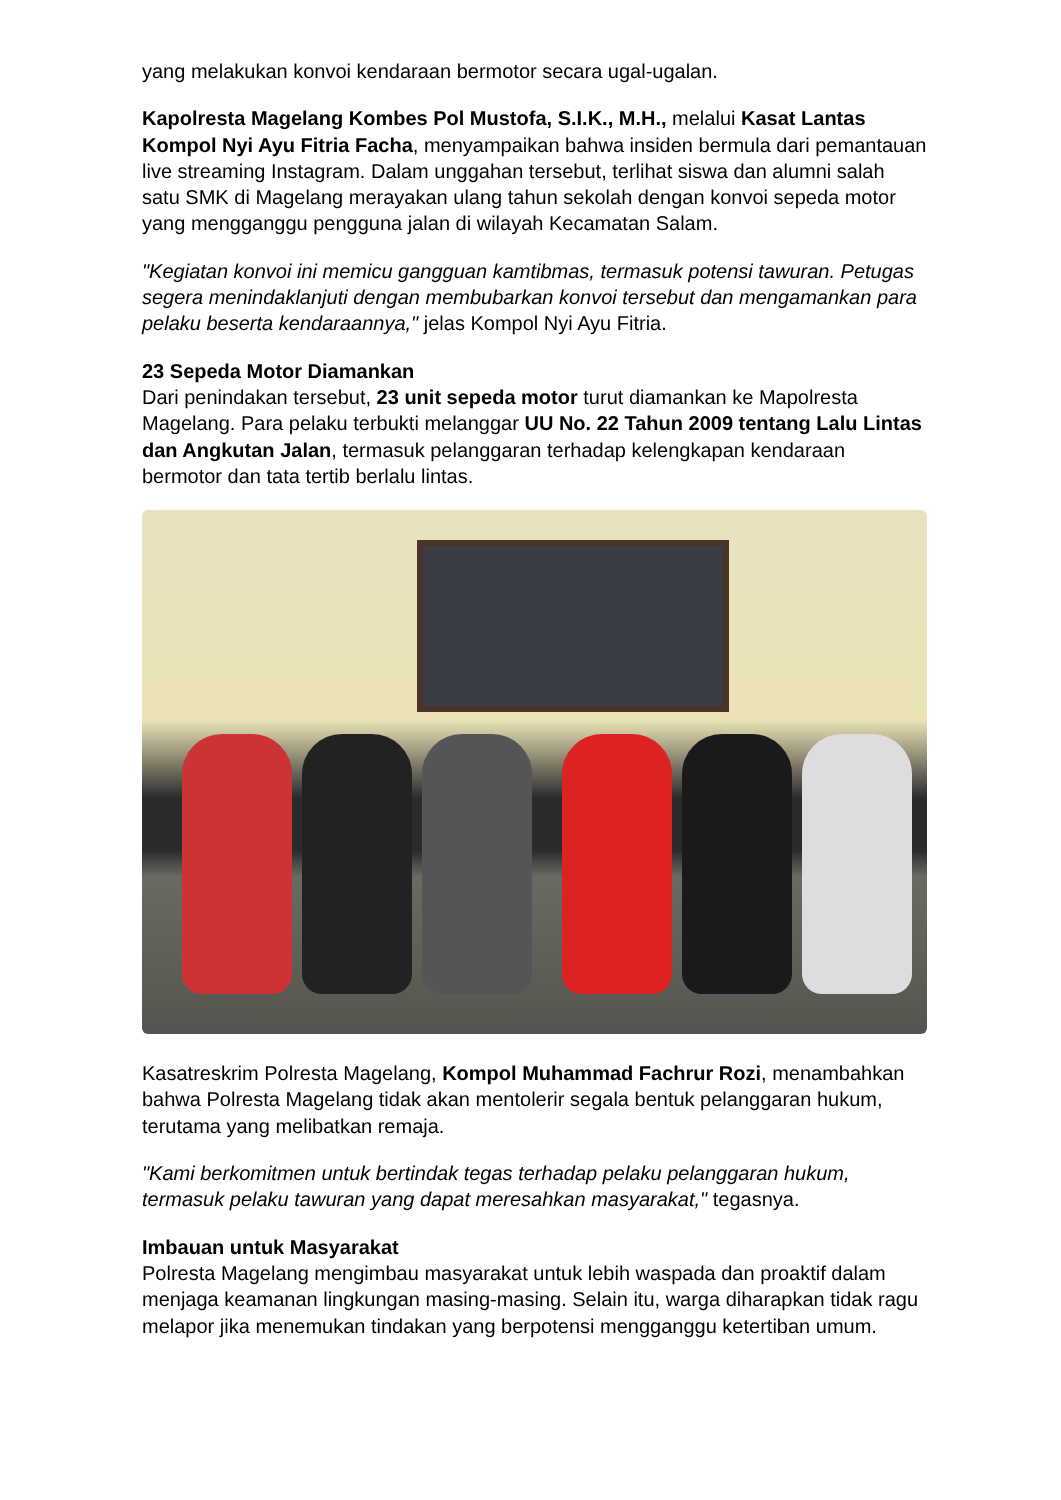yang melakukan konvoi kendaraan bermotor secara ugal-ugalan.
Kapolresta Magelang Kombes Pol Mustofa, S.I.K., M.H., melalui Kasat Lantas Kompol Nyi Ayu Fitria Facha, menyampaikan bahwa insiden bermula dari pemantauan live streaming Instagram. Dalam unggahan tersebut, terlihat siswa dan alumni salah satu SMK di Magelang merayakan ulang tahun sekolah dengan konvoi sepeda motor yang mengganggu pengguna jalan di wilayah Kecamatan Salam.
"Kegiatan konvoi ini memicu gangguan kamtibmas, termasuk potensi tawuran. Petugas segera menindaklanjuti dengan membubarkan konvoi tersebut dan mengamankan para pelaku beserta kendaraannya," jelas Kompol Nyi Ayu Fitria.
23 Sepeda Motor Diamankan
Dari penindakan tersebut, 23 unit sepeda motor turut diamankan ke Mapolresta Magelang. Para pelaku terbukti melanggar UU No. 22 Tahun 2009 tentang Lalu Lintas dan Angkutan Jalan, termasuk pelanggaran terhadap kelengkapan kendaraan bermotor dan tata tertib berlalu lintas.
Kasatreskrim Polresta Magelang, Kompol Muhammad Fachrur Rozi, menambahkan bahwa Polresta Magelang tidak akan mentolerir segala bentuk pelanggaran hukum, terutama yang melibatkan remaja.
"Kami berkomitmen untuk bertindak tegas terhadap pelaku pelanggaran hukum, termasuk pelaku tawuran yang dapat meresahkan masyarakat," tegasnya.
Imbauan untuk Masyarakat
Polresta Magelang mengimbau masyarakat untuk lebih waspada dan proaktif dalam menjaga keamanan lingkungan masing-masing. Selain itu, warga diharapkan tidak ragu melapor jika menemukan tindakan yang berpotensi mengganggu ketertiban umum.